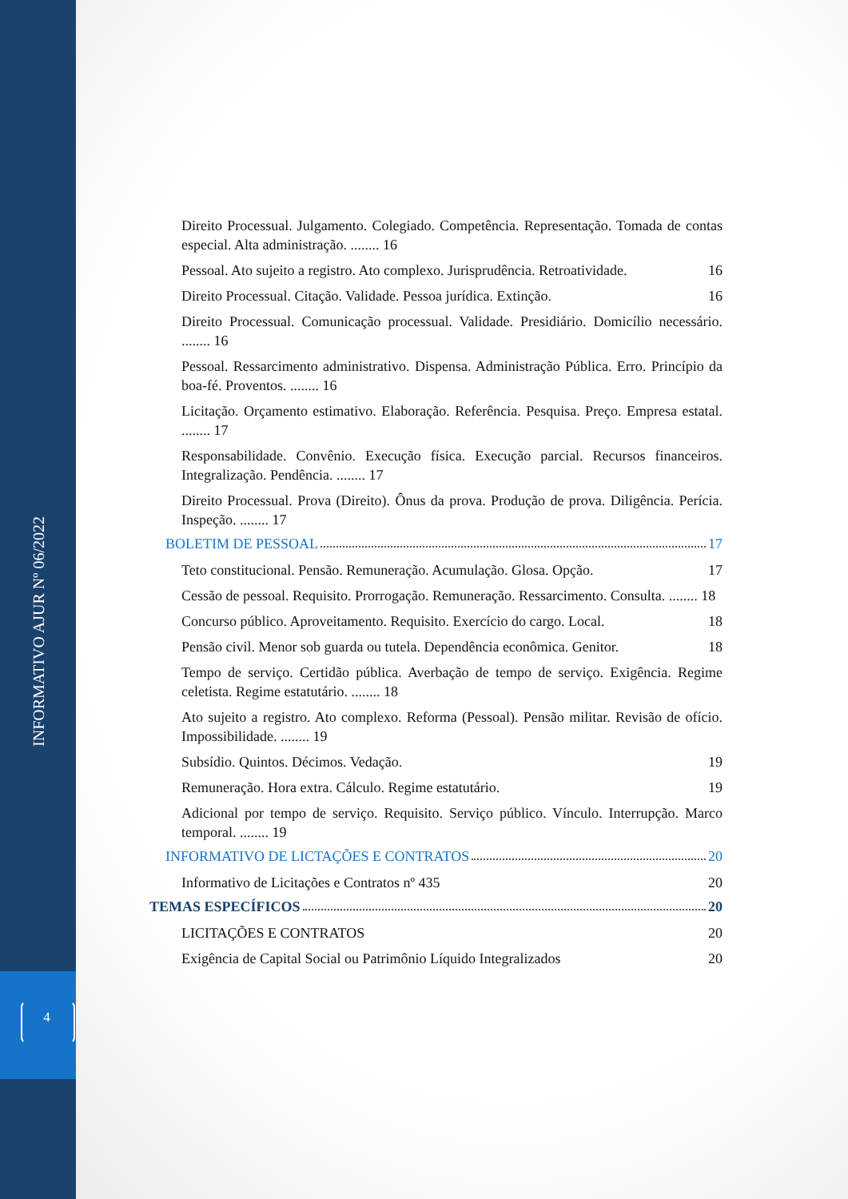INFORMATIVO AJUR Nº 06/2022
4
Direito Processual. Julgamento. Colegiado. Competência. Representação. Tomada de contas especial. Alta administração. ........ 16
Pessoal. Ato sujeito a registro. Ato complexo. Jurisprudência. Retroatividade. 16
Direito Processual. Citação. Validade. Pessoa jurídica. Extinção. 16
Direito Processual. Comunicação processual. Validade. Presidiário. Domicílio necessário. ........ 16
Pessoal. Ressarcimento administrativo. Dispensa. Administração Pública. Erro. Princípio da boa-fé. Proventos. ........ 16
Licitação. Orçamento estimativo. Elaboração. Referência. Pesquisa. Preço. Empresa estatal. ........ 17
Responsabilidade. Convênio. Execução física. Execução parcial. Recursos financeiros. Integralização. Pendência. ........ 17
Direito Processual. Prova (Direito). Ônus da prova. Produção de prova. Diligência. Perícia. Inspeção. ........ 17
BOLETIM DE PESSOAL 17
Teto constitucional. Pensão. Remuneração. Acumulação. Glosa. Opção. 17
Cessão de pessoal. Requisito. Prorrogação. Remuneração. Ressarcimento. Consulta. ........ 18
Concurso público. Aproveitamento. Requisito. Exercício do cargo. Local. 18
Pensão civil. Menor sob guarda ou tutela. Dependência econômica. Genitor. 18
Tempo de serviço. Certidão pública. Averbação de tempo de serviço. Exigência. Regime celetista. Regime estatutário. ........ 18
Ato sujeito a registro. Ato complexo. Reforma (Pessoal). Pensão militar. Revisão de ofício. Impossibilidade. ........ 19
Subsídio. Quintos. Décimos. Vedação. 19
Remuneração. Hora extra. Cálculo. Regime estatutário. 19
Adicional por tempo de serviço. Requisito. Serviço público. Vínculo. Interrupção. Marco temporal. ........ 19
INFORMATIVO DE LICTAÇÕES E CONTRATOS 20
Informativo de Licitações e Contratos nº 435 20
TEMAS ESPECÍFICOS 20
LICITAÇÕES E CONTRATOS 20
Exigência de Capital Social ou Patrimônio Líquido Integralizados 20